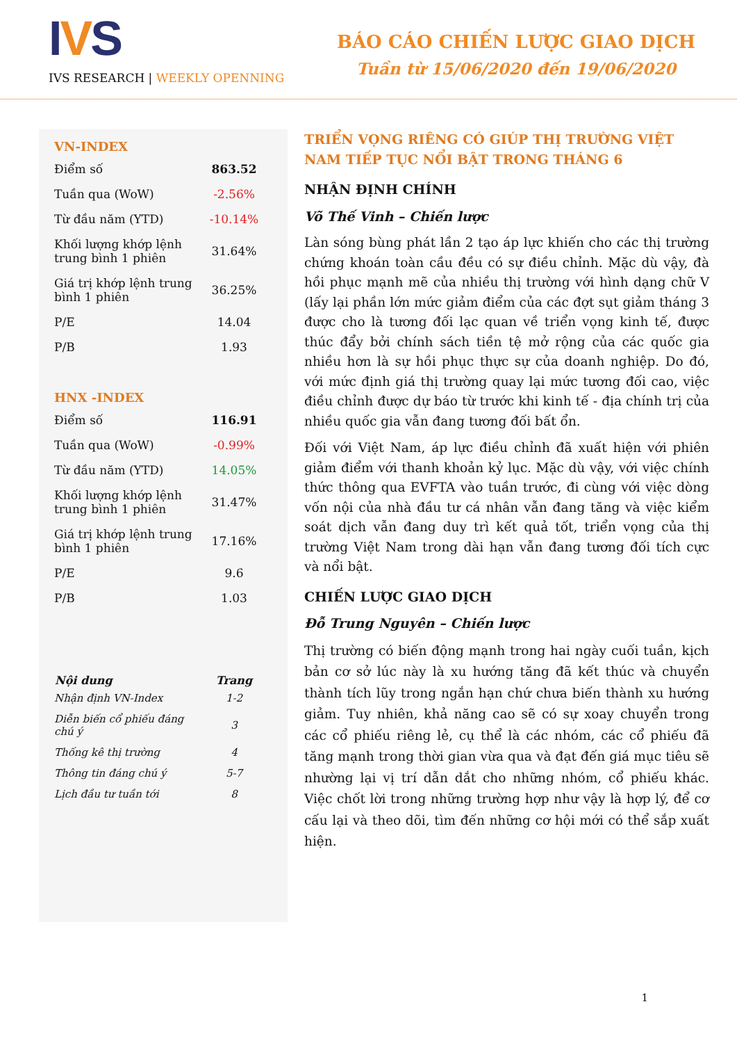IVS
IVS RESEARCH | WEEKLY OPENNING
BÁO CÁO CHIẾN LƯỢC GIAO DỊCH
Tuần từ 15/06/2020 đến 19/06/2020
VN-INDEX
| Điểm số | 863.52 |
| Tuần qua (WoW) | -2.56% |
| Từ đầu năm (YTD) | -10.14% |
| Khối lượng khớp lệnh trung bình 1 phiên | 31.64% |
| Giá trị khớp lệnh trung bình 1 phiên | 36.25% |
| P/E | 14.04 |
| P/B | 1.93 |
HNX -INDEX
| Điểm số | 116.91 |
| Tuần qua (WoW) | -0.99% |
| Từ đầu năm (YTD) | 14.05% |
| Khối lượng khớp lệnh trung bình 1 phiên | 31.47% |
| Giá trị khớp lệnh trung bình 1 phiên | 17.16% |
| P/E | 9.6 |
| P/B | 1.03 |
| Nội dung | Trang |
| --- | --- |
| Nhận định VN-Index | 1-2 |
| Diễn biến cổ phiếu đáng chú ý | 3 |
| Thống kê thị trường | 4 |
| Thông tin đáng chú ý | 5-7 |
| Lịch đầu tư tuần tới | 8 |
TRIỂN VỌNG RIÊNG CÓ GIÚP THỊ TRƯỜNG VIỆT NAM TIẾP TỤC NỔI BẬT TRONG THÁNG 6
NHẬN ĐỊNH CHÍNH
Võ Thế Vinh – Chiến lược
Làn sóng bùng phát lần 2 tạo áp lực khiến cho các thị trường chứng khoán toàn cầu đều có sự điều chỉnh. Mặc dù vậy, đà hồi phục mạnh mẽ của nhiều thị trường với hình dạng chữ V (lấy lại phần lớn mức giảm điểm của các đợt sụt giảm tháng 3 được cho là tương đối lạc quan về triển vọng kinh tế, được thúc đẩy bởi chính sách tiền tệ mở rộng của các quốc gia nhiều hơn là sự hồi phục thực sự của doanh nghiệp. Do đó, với mức định giá thị trường quay lại mức tương đối cao, việc điều chỉnh được dự báo từ trước khi kinh tế - địa chính trị của nhiều quốc gia vẫn đang tương đối bất ổn.
Đối với Việt Nam, áp lực điều chỉnh đã xuất hiện với phiên giảm điểm với thanh khoản kỷ lục. Mặc dù vậy, với việc chính thức thông qua EVFTA vào tuần trước, đi cùng với việc dòng vốn nội của nhà đầu tư cá nhân vẫn đang tăng và việc kiểm soát dịch vẫn đang duy trì kết quả tốt, triển vọng của thị trường Việt Nam trong dài hạn vẫn đang tương đối tích cực và nổi bật.
CHIẾN LƯỢC GIAO DỊCH
Đỗ Trung Nguyên – Chiến lược
Thị trường có biến động mạnh trong hai ngày cuối tuần, kịch bản cơ sở lúc này là xu hướng tăng đã kết thúc và chuyển thành tích lũy trong ngắn hạn chứ chưa biến thành xu hướng giảm. Tuy nhiên, khả năng cao sẽ có sự xoay chuyển trong các cổ phiếu riêng lẻ, cụ thể là các nhóm, các cổ phiếu đã tăng mạnh trong thời gian vừa qua và đạt đến giá mục tiêu sẽ nhường lại vị trí dẫn dắt cho những nhóm, cổ phiếu khác. Việc chốt lời trong những trường hợp như vậy là hợp lý, để cơ cấu lại và theo dõi, tìm đến những cơ hội mới có thể sắp xuất hiện.
1